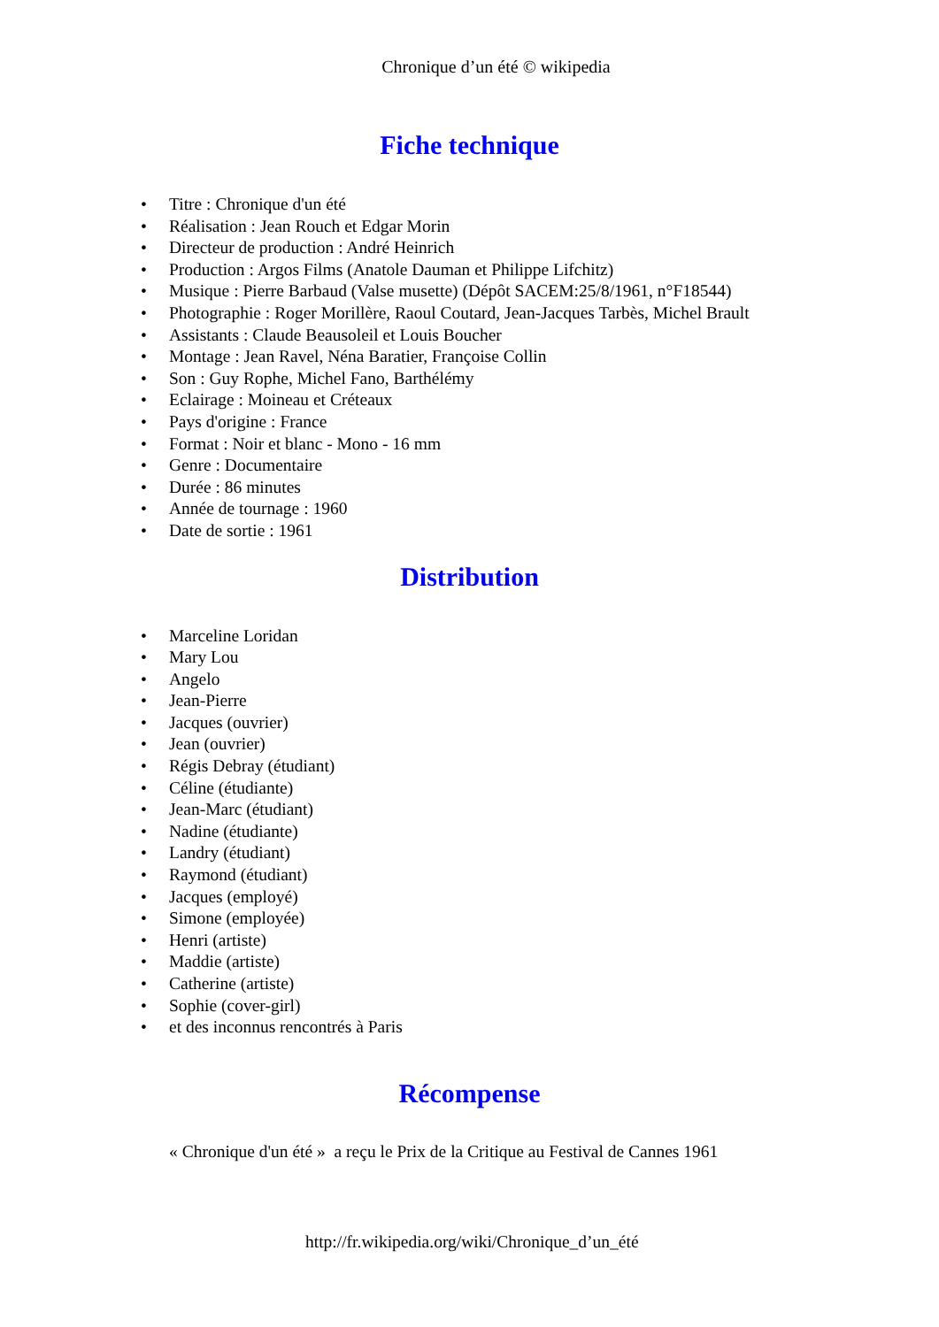Chronique d’un été © wikipedia
Fiche technique
• Titre : Chronique d'un été
• Réalisation : Jean Rouch et Edgar Morin
• Directeur de production : André Heinrich
• Production : Argos Films (Anatole Dauman et Philippe Lifchitz)
• Musique : Pierre Barbaud (Valse musette) (Dépôt SACEM:25/8/1961, n°F18544)
• Photographie : Roger Morillère, Raoul Coutard, Jean-Jacques Tarbès, Michel Brault
• Assistants : Claude Beausoleil et Louis Boucher
• Montage : Jean Ravel, Néna Baratier, Françoise Collin
• Son : Guy Rophe, Michel Fano, Barthélémy
• Eclairage : Moineau et Créteaux
• Pays d'origine : France
• Format : Noir et blanc - Mono - 16 mm
• Genre : Documentaire
• Durée : 86 minutes
• Année de tournage : 1960
• Date de sortie : 1961
Distribution
• Marceline Loridan
• Mary Lou
• Angelo
• Jean-Pierre
• Jacques (ouvrier)
• Jean (ouvrier)
• Régis Debray (étudiant)
• Céline (étudiante)
• Jean-Marc (étudiant)
• Nadine (étudiante)
• Landry (étudiant)
• Raymond (étudiant)
• Jacques (employé)
• Simone (employée)
• Henri (artiste)
• Maddie (artiste)
• Catherine (artiste)
• Sophie (cover-girl)
• et des inconnus rencontrés à Paris
Récompense
« Chronique d'un été » a reçu le Prix de la Critique au Festival de Cannes 1961
http://fr.wikipedia.org/wiki/Chronique_d’un_été